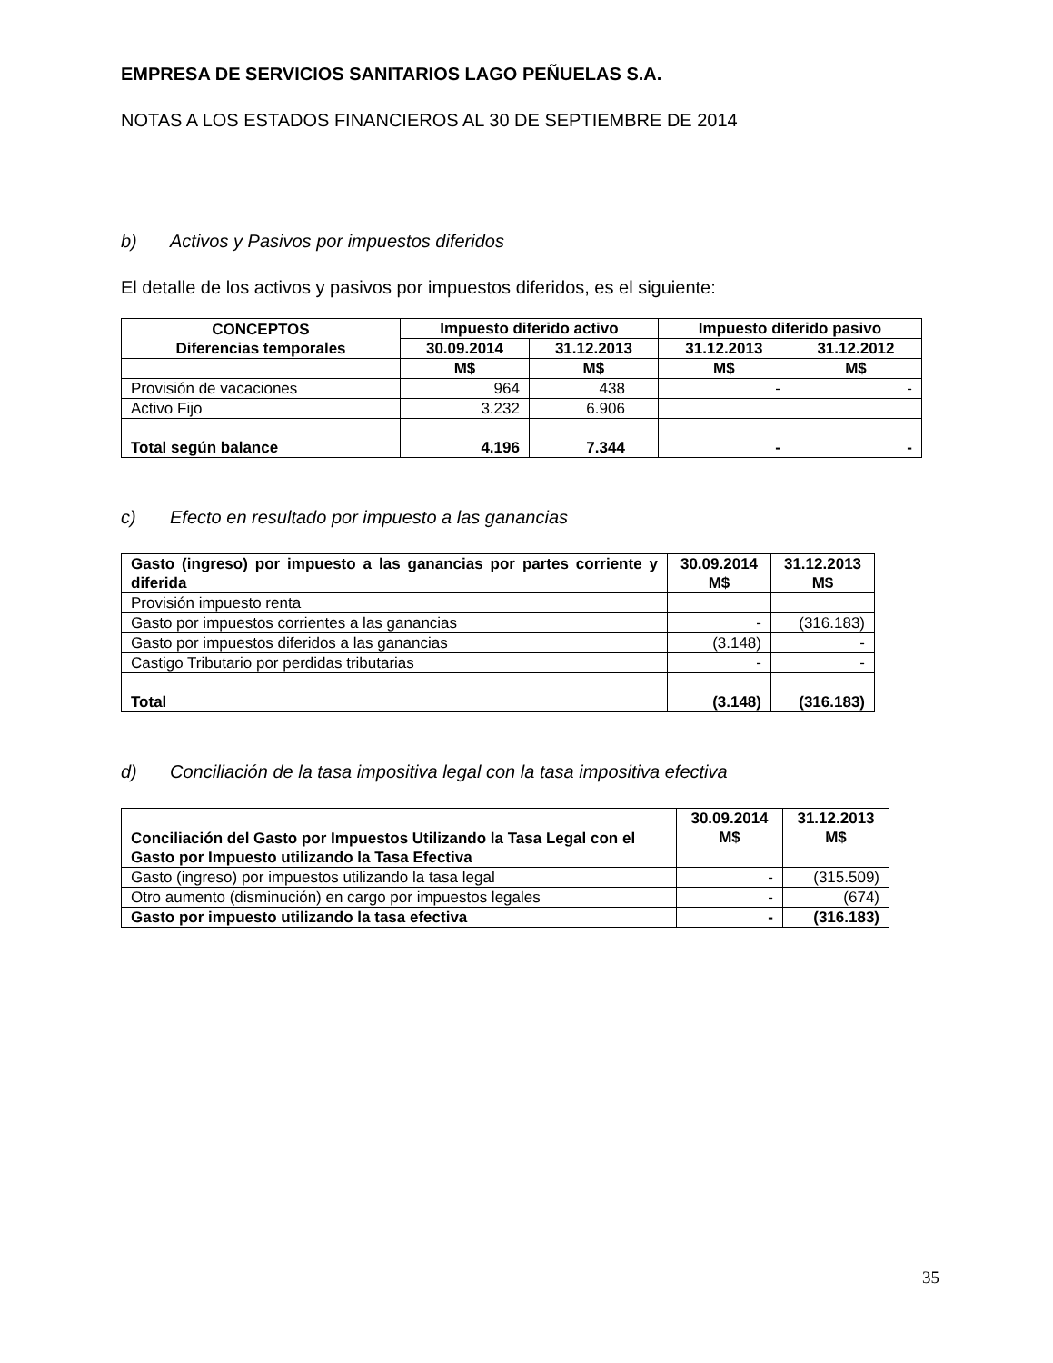EMPRESA DE SERVICIOS SANITARIOS LAGO PEÑUELAS S.A.
NOTAS A LOS ESTADOS FINANCIEROS AL 30 DE SEPTIEMBRE DE 2014
b) Activos y Pasivos por impuestos diferidos
El detalle de los activos y pasivos por impuestos diferidos, es el siguiente:
| CONCEPTOS Diferencias temporales | Impuesto diferido activo | | Impuesto diferido pasivo | |
| --- | --- | --- | --- | --- |
| | 30.09.2014 | 31.12.2013 | 31.12.2013 | 31.12.2012 |
| | M$ | M$ | M$ | M$ |
| Provisión de vacaciones | 964 | 438 | - | - |
| Activo Fijo | 3.232 | 6.906 | | |
| Total según balance | 4.196 | 7.344 | - | - |
c) Efecto en resultado por impuesto a las ganancias
| Gasto (ingreso) por impuesto a las ganancias por partes corriente y diferida | 30.09.2014 M$ | 31.12.2013 M$ |
| --- | --- | --- |
| Provisión impuesto renta | | |
| Gasto por impuestos corrientes a las ganancias | - | (316.183) |
| Gasto por impuestos diferidos a las ganancias | (3.148) | - |
| Castigo Tributario por perdidas tributarias | - | - |
| Total | (3.148) | (316.183) |
d) Conciliación de la tasa impositiva legal con la tasa impositiva efectiva
| Conciliación del Gasto por Impuestos Utilizando la Tasa Legal con el Gasto por Impuesto utilizando la Tasa Efectiva | 30.09.2014 M$ | 31.12.2013 M$ |
| --- | --- | --- |
| Gasto (ingreso) por impuestos utilizando la tasa legal | - | (315.509) |
| Otro aumento (disminución) en cargo por impuestos legales | - | (674) |
| Gasto por impuesto utilizando la tasa efectiva | - | (316.183) |
35